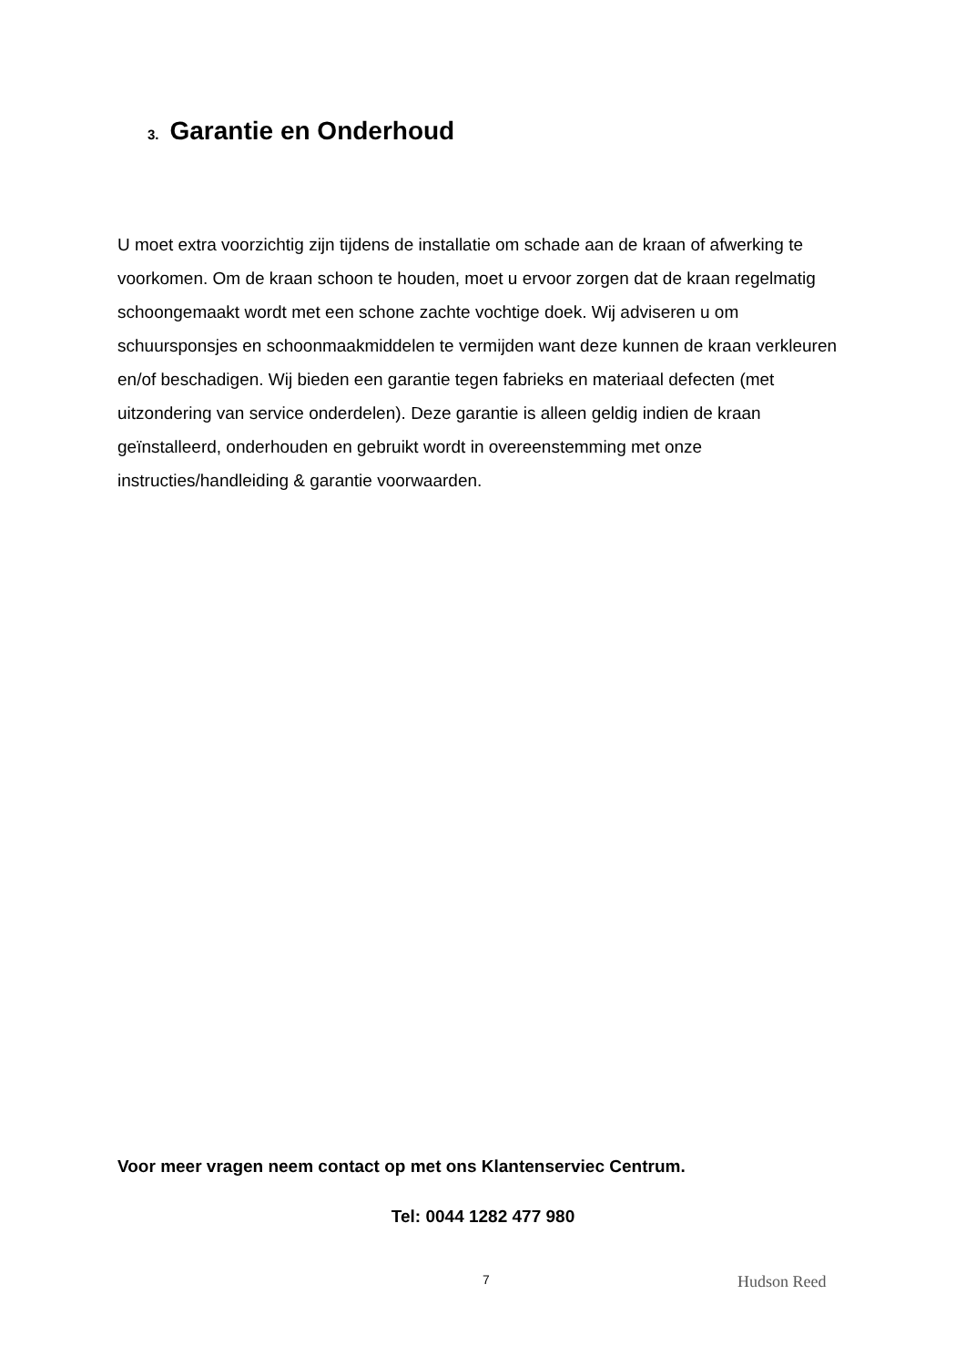3. Garantie en Onderhoud
U moet extra voorzichtig zijn tijdens de installatie om schade aan de kraan of afwerking te voorkomen. Om de kraan schoon te houden, moet u ervoor zorgen dat de kraan regelmatig schoongemaakt wordt met een schone zachte vochtige doek. Wij adviseren u om schuursponsjes en schoonmaakmiddelen te vermijden want deze kunnen de kraan verkleuren en/of beschadigen. Wij bieden een garantie tegen fabrieks en materiaal defecten (met uitzondering van service onderdelen). Deze garantie is alleen geldig indien de kraan geïnstalleerd, onderhouden en gebruikt wordt in overeenstemming met onze instructies/handleiding & garantie voorwaarden.
Voor meer vragen neem contact op met ons Klantenserviec Centrum.
Tel: 0044 1282 477 980
7 Hudson Reed